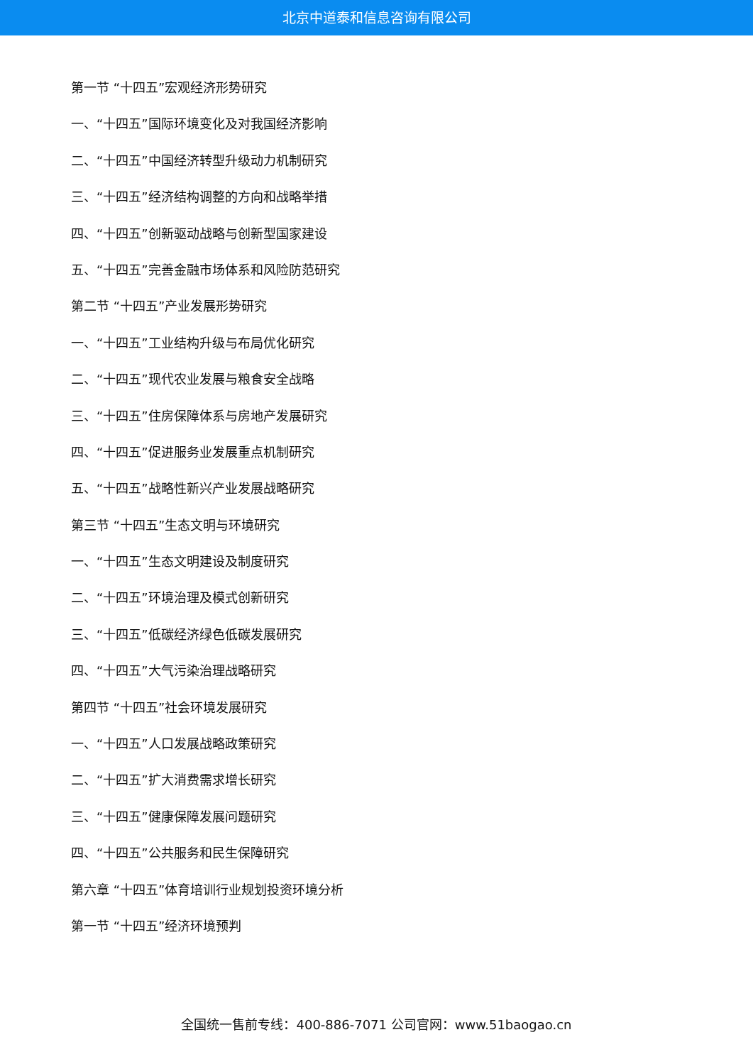北京中道泰和信息咨询有限公司
第一节 “十四五”宏观经济形势研究
一、“十四五”国际环境变化及对我国经济影响
二、“十四五”中国经济转型升级动力机制研究
三、“十四五”经济结构调整的方向和战略举措
四、“十四五”创新驱动战略与创新型国家建设
五、“十四五”完善金融市场体系和风险防范研究
第二节 “十四五”产业发展形势研究
一、“十四五”工业结构升级与布局优化研究
二、“十四五”现代农业发展与粮食安全战略
三、“十四五”住房保障体系与房地产发展研究
四、“十四五”促进服务业发展重点机制研究
五、“十四五”战略性新兴产业发展战略研究
第三节 “十四五”生态文明与环境研究
一、“十四五”生态文明建设及制度研究
二、“十四五”环境治理及模式创新研究
三、“十四五”低碳经济绿色低碳发展研究
四、“十四五”大气污染治理战略研究
第四节 “十四五”社会环境发展研究
一、“十四五”人口发展战略政策研究
二、“十四五”扩大消费需求增长研究
三、“十四五”健康保障发展问题研究
四、“十四五”公共服务和民生保障研究
第六章 “十四五”体育培训行业规划投资环境分析
第一节 “十四五”经济环境预判
全国统一售前专线：400-886-7071 公司官网：www.51baogao.cn